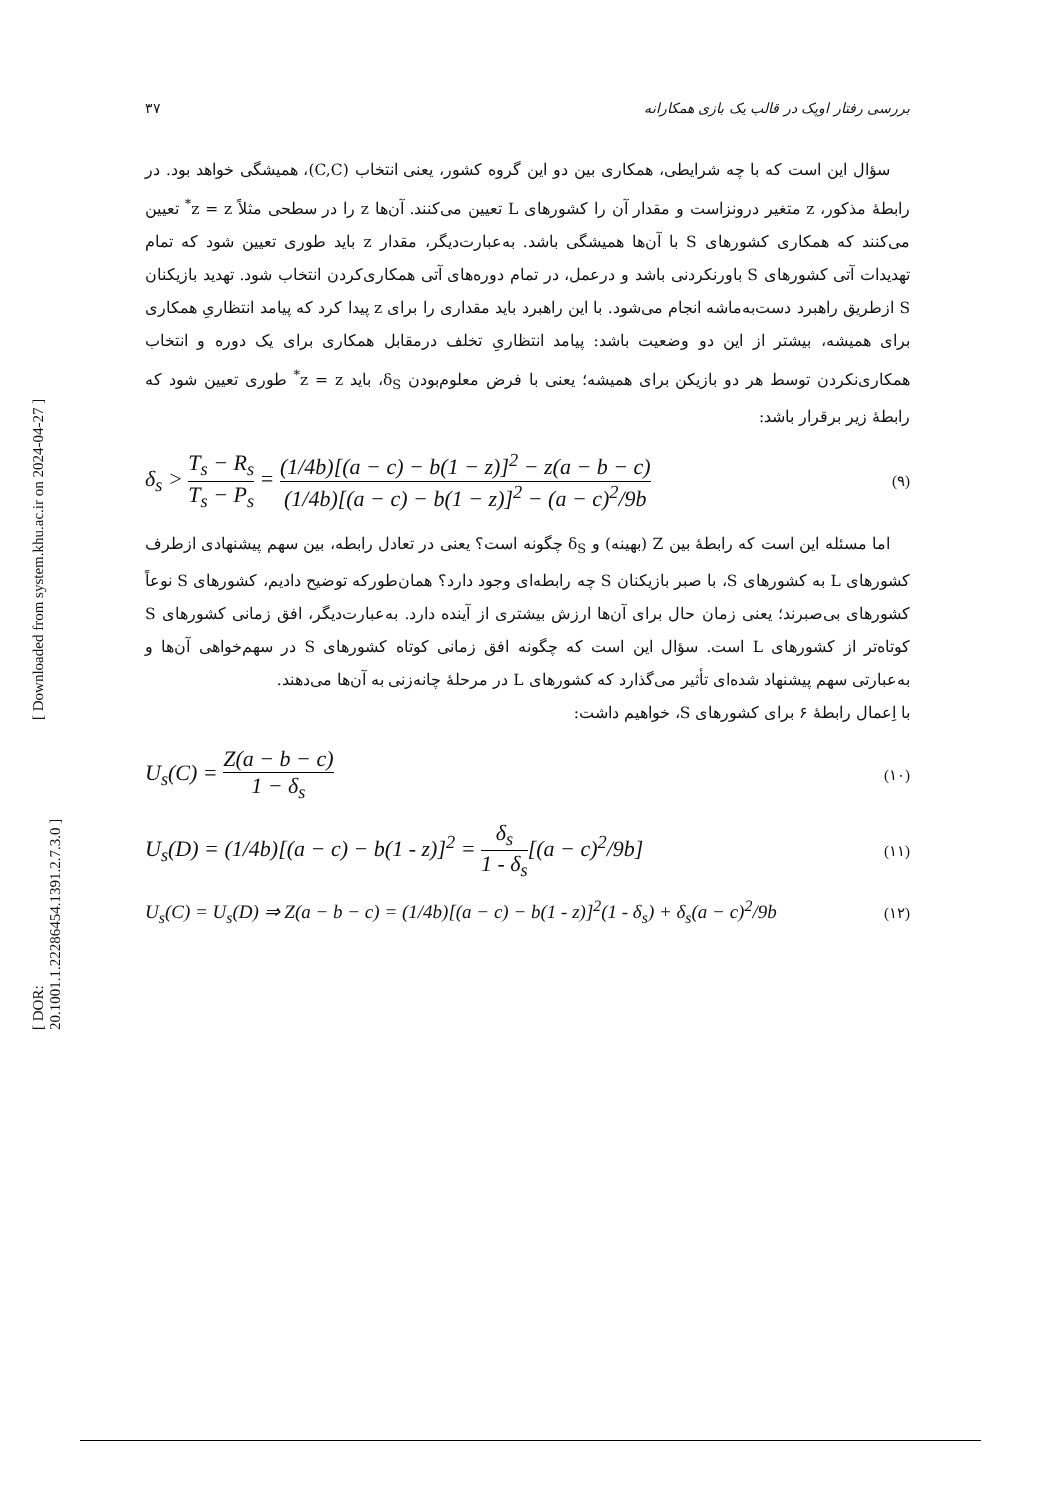[ Downloaded from system.khu.ac.ir on 2024-04-27 ]
[ DOR: 20.1001.1.22286454.1391.2.7.3.0 ]
بررسی رفتار اوپک در قالب یک بازی همکارانه ۳۷
سؤال این است که با چه شرایطی، همکاری بین دو این گروه کشور، یعنی انتخاب (C,C)، همیشگی خواهد بود. در رابطهٔ مذکور، z متغیر درونزاست و مقدار آن را کشورهای L تعیین می‌کنند. آن‌ها z را در سطحی مثلاً z = z<sup>*</sup> تعیین می‌کنند که همکاری کشورهای S با آن‌ها همیشگی باشد. به‌عبارت‌دیگر، مقدار z باید طوری تعیین شود که تمام تهدیدات آتی کشورهای S باورنکردنی باشد و درعمل، در تمام دوره‌های آتی همکاری‌کردن انتخاب شود. تهدید بازیکنان S ازطریق راهبرد دست‌به‌ماشه انجام می‌شود. با این راهبرد باید مقداری را برای z پیدا کرد که پیامد انتظاریِ همکاری برای همیشه، بیشتر از این دو وضعیت باشد: پیامد انتظاریِ تخلف درمقابل همکاری برای یک دوره و انتخاب همکاری‌نکردن توسط هر دو بازیکن برای همیشه؛ یعنی با فرض معلوم‌بودن δ<sub>S</sub>، باید z = z<sup>*</sup> طوری تعیین شود که رابطهٔ زیر برقرار باشد:
δ<sub>s</sub> > T<sub>s</sub> − R<sub>s</sub> T<sub>s</sub> − P<sub>s</sub> = (1/4b)[(a − c) − b(1 − z)]<sup>2</sup> − z(a − b − c) (1/4b)[(a − c) − b(1 − z)]<sup>2</sup> − (a − c)<sup>2</sup>/9b
(۹)
اما مسئله این است که رابطهٔ بین Z (بهینه) و δ<sub>S</sub> چگونه است؟ یعنی در تعادل رابطه، بین سهم پیشنهادی ازطرف کشورهای L به کشورهای S، با صبر بازیکنان S چه رابطه‌ای وجود دارد؟ همان‌طورکه توضیح دادیم، کشورهای S نوعاً کشورهای بی‌صبرند؛ یعنی زمان حال برای آن‌ها ارزش بیشتری از آینده دارد. به‌عبارت‌دیگر، افق زمانی کشورهای S کوتاه‌تر از کشورهای L است. سؤال این است که چگونه افق زمانی کوتاه کشورهای S در سهم‌خواهی آن‌ها و به‌عبارتی سهم پیشنهاد شده‌ای تأثیر می‌گذارد که کشورهای L در مرحلهٔ چانه‌زنی به آن‌ها می‌دهند.
با اِعمال رابطهٔ ۶ برای کشورهای S، خواهیم داشت:
U<sub>s</sub>(C) = Z(a − b − c) 1 − δ<sub>s</sub>
(۱۰)
U<sub>s</sub>(D) = (1/4b)[(a − c) − b(1 - z)]<sup>2</sup> = δ<sub>s</sub> 1 - δ<sub>s</sub>[(a − c)<sup>2</sup>/9b]
(۱۱)
U<sub>s</sub>(C) = U<sub>s</sub>(D) ⇒ Z(a − b − c) = (1/4b)[(a − c) − b(1 - z)]<sup>2</sup>(1 - δ<sub>s</sub>) + δ<sub>s</sub>(a − c)<sup>2</sup>/9b
(۱۲)